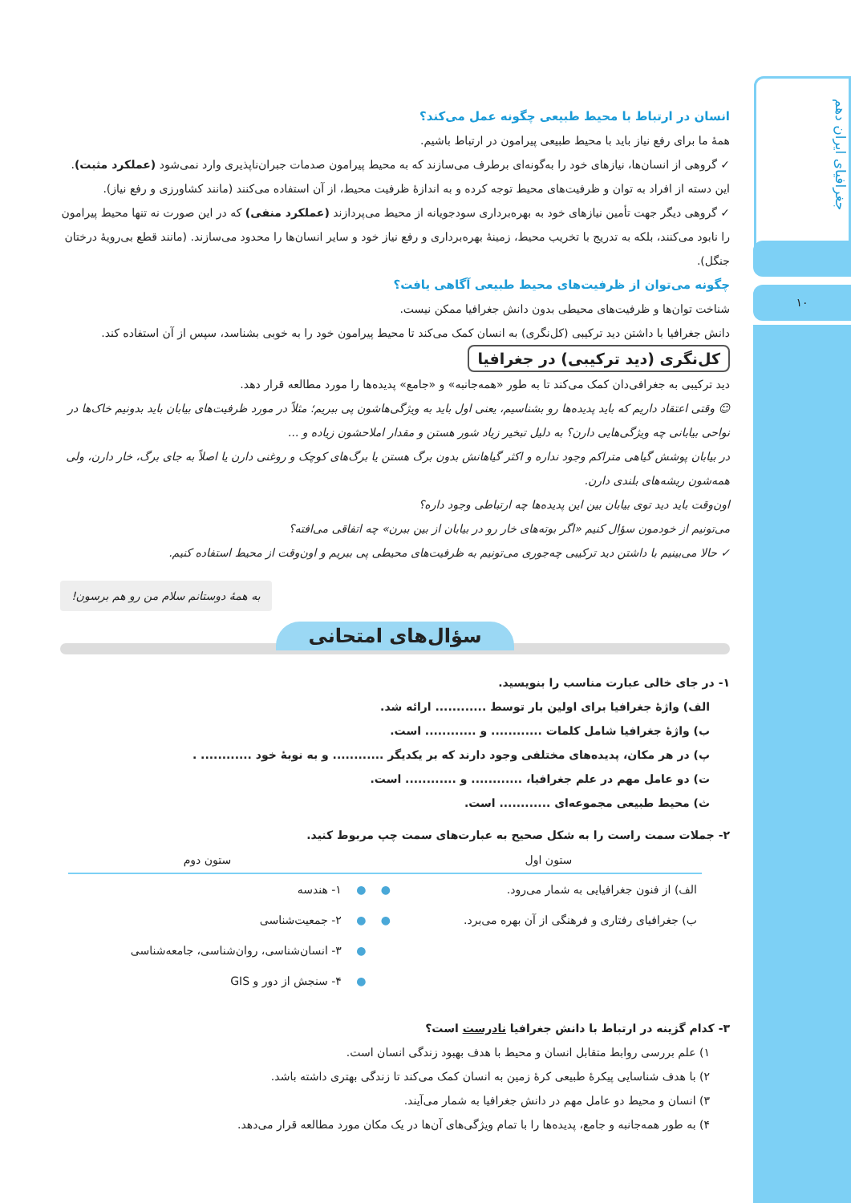جغرافیای ایران دهم
۱۰
انسان در ارتباط با محیط طبیعی چگونه عمل می‌کند؟
همهٔ ما برای رفع نیاز باید با محیط طبیعی پیرامون در ارتباط باشیم.
✓ گروهی از انسان‌ها، نیازهای خود را به‌گونه‌ای برطرف می‌سازند که به محیط پیرامون صدمات جبران‌ناپذیری وارد نمی‌شود (عملکرد مثبت). این دسته از افراد به توان و ظرفیت‌های محیط توجه کرده و به اندازهٔ ظرفیت محیط، از آن استفاده می‌کنند (مانند کشاورزی و رفع نیاز).
✓ گروهی دیگر جهت تأمین نیازهای خود به بهره‌برداری سودجویانه از محیط می‌پردازند (عملکرد منفی) که در این صورت نه تنها محیط پیرامون را نابود می‌کنند، بلکه به تدریج با تخریب محیط، زمینهٔ بهره‌برداری و رفع نیاز خود و سایر انسان‌ها را محدود می‌سازند. (مانند قطع بی‌رویهٔ درختان جنگل).
چگونه می‌توان از ظرفیت‌های محیط طبیعی آگاهی یافت؟
شناخت توان‌ها و ظرفیت‌های محیطی بدون دانش جغرافیا ممکن نیست.
دانش جغرافیا با داشتن دید ترکیبی (کل‌نگری) به انسان کمک می‌کند تا محیط پیرامون خود را به خوبی بشناسد، سپس از آن استفاده کند.
کل‌نگری (دید ترکیبی) در جغرافیا
دید ترکیبی به جغرافی‌دان کمک می‌کند تا به طور «همه‌جانبه» و «جامع» پدیده‌ها را مورد مطالعه قرار دهد.
☺ وقتی اعتقاد داریم که باید پدیده‌ها رو بشناسیم، یعنی اول باید به ویژگی‌هاشون پی ببریم؛ مثلاً در مورد ظرفیت‌های بیابان باید بدونیم خاک‌ها در نواحی بیابانی چه ویژگی‌هایی دارن؟ به دلیل تبخیر زیاد شور هستن و مقدار املاحشون زیاده و ...
در بیابان پوشش گیاهی متراکم وجود نداره و اکثر گیاهانش بدون برگ هستن یا برگ‌های کوچک و روغنی دارن یا اصلاً به جای برگ، خار دارن، ولی همه‌شون ریشه‌های بلندی دارن.
اون‌وقت باید دید توی بیابان بین این پدیده‌ها چه ارتباطی وجود داره؟
می‌تونیم از خودمون سؤال کنیم «اگر بوته‌های خار رو در بیابان از بین ببرن» چه اتفاقی می‌افته؟
✓ حالا می‌بینیم با داشتن دید ترکیبی چه‌جوری می‌تونیم به ظرفیت‌های محیطی پی ببریم و اون‌وقت از محیط استفاده کنیم.
به همهٔ دوستانم سلام من رو هم برسون!
سؤال‌های امتحانی
۱- در جای خالی عبارت مناسب را بنویسید.
الف) واژهٔ جغرافیا برای اولین بار توسط ............ ارائه شد.
ب) واژهٔ جغرافیا شامل کلمات ............ و ............ است.
پ) در هر مکان، پدیده‌های مختلفی وجود دارند که بر یکدیگر ............ و به نوبهٔ خود ............ .
ت) دو عامل مهم در علم جغرافیا، ............ و ............ است.
ث) محیط طبیعی مجموعه‌ای ............ است.
۲- جملات سمت راست را به شکل صحیح به عبارت‌های سمت چپ مربوط کنید.
| ستون اول | | | ستون دوم |
| --- | --- | --- | --- |
| الف) از فنون جغرافیایی به شمار می‌رود. | ● | ● | ۱- هندسه |
| ب) جغرافیای رفتاری و فرهنگی از آن بهره می‌برد. | ● | ● | ۲- جمعیت‌شناسی |
| | | ● | ۳- انسان‌شناسی، روان‌شناسی، جامعه‌شناسی |
| | | ● | ۴- سنجش از دور و GIS |
۳- کدام گزینه در ارتباط با دانش جغرافیا نادرست است؟
۱) علم بررسی روابط متقابل انسان و محیط با هدف بهبود زندگی انسان است.
۲) با هدف شناسایی پیکرهٔ طبیعی کرهٔ زمین به انسان کمک می‌کند تا زندگی بهتری داشته باشد.
۳) انسان و محیط دو عامل مهم در دانش جغرافیا به شمار می‌آیند.
۴) به طور همه‌جانبه و جامع، پدیده‌ها را با تمام ویژگی‌های آن‌ها در یک مکان مورد مطالعه قرار می‌دهد.